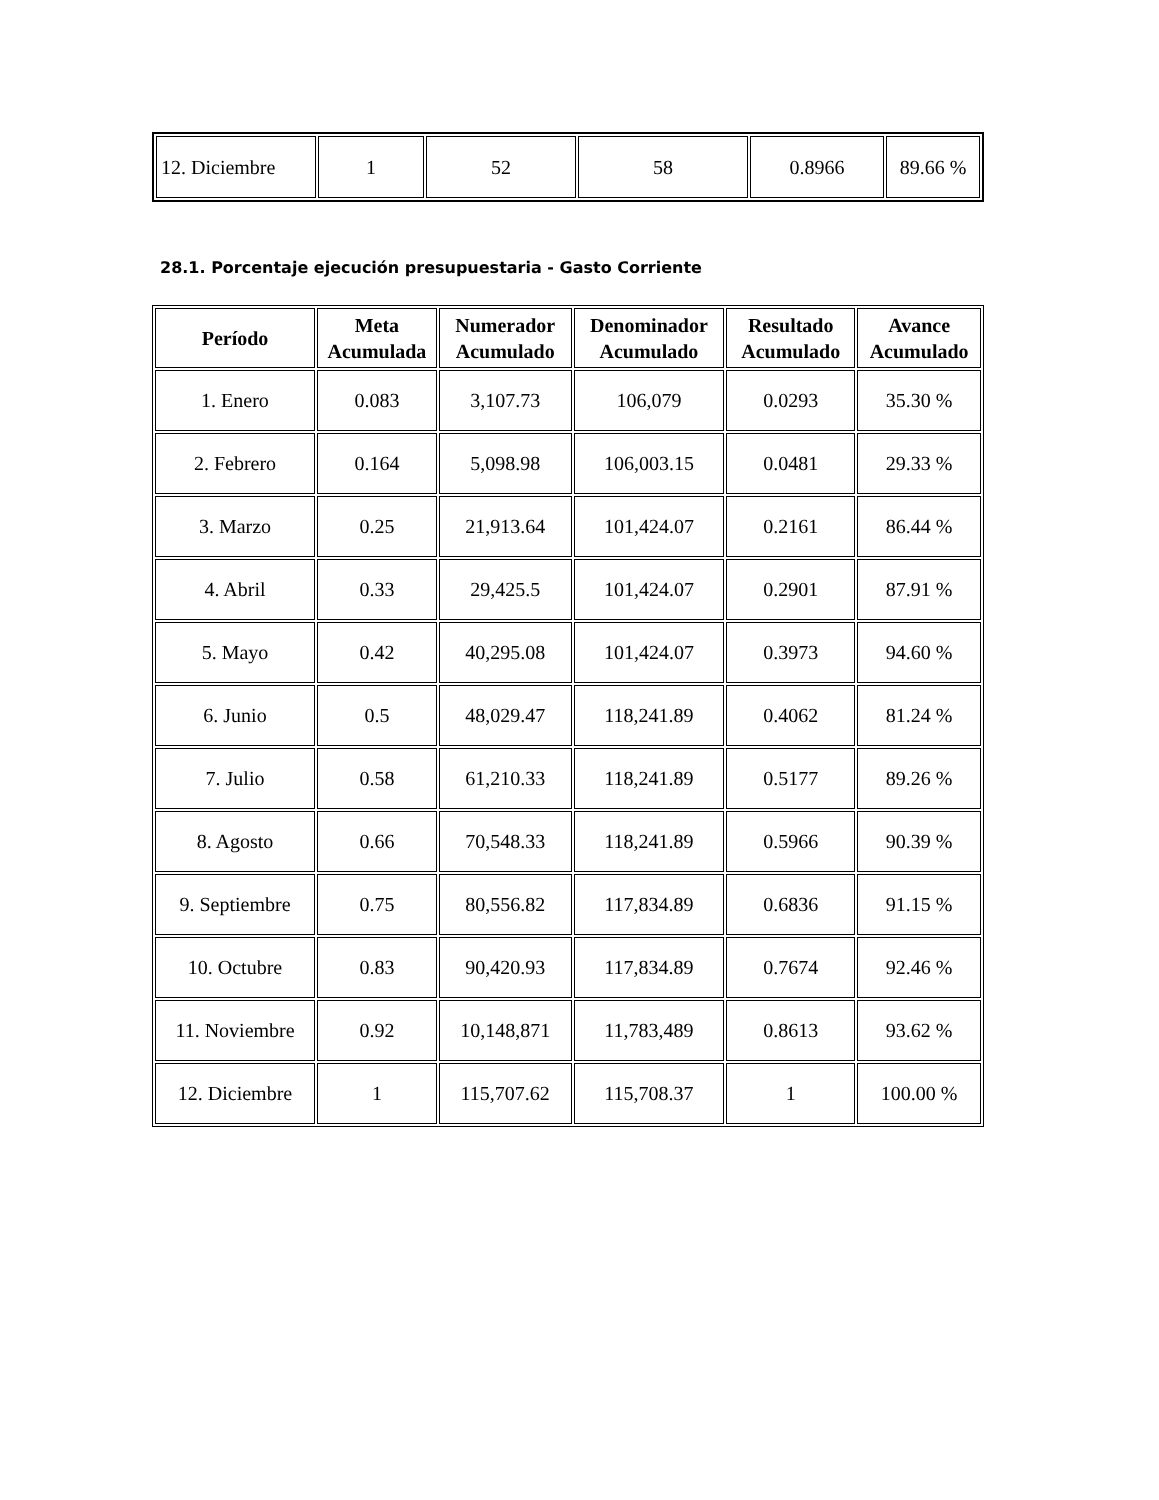| 12. Diciembre | 1 | 52 | 58 | 0.8966 | 89.66 % |
28.1. Porcentaje ejecución presupuestaria - Gasto Corriente
| Período | Meta Acumulada | Numerador Acumulado | Denominador Acumulado | Resultado Acumulado | Avance Acumulado |
| --- | --- | --- | --- | --- | --- |
| 1. Enero | 0.083 | 3,107.73 | 106,079 | 0.0293 | 35.30 % |
| 2. Febrero | 0.164 | 5,098.98 | 106,003.15 | 0.0481 | 29.33 % |
| 3. Marzo | 0.25 | 21,913.64 | 101,424.07 | 0.2161 | 86.44 % |
| 4. Abril | 0.33 | 29,425.5 | 101,424.07 | 0.2901 | 87.91 % |
| 5. Mayo | 0.42 | 40,295.08 | 101,424.07 | 0.3973 | 94.60 % |
| 6. Junio | 0.5 | 48,029.47 | 118,241.89 | 0.4062 | 81.24 % |
| 7. Julio | 0.58 | 61,210.33 | 118,241.89 | 0.5177 | 89.26 % |
| 8. Agosto | 0.66 | 70,548.33 | 118,241.89 | 0.5966 | 90.39 % |
| 9. Septiembre | 0.75 | 80,556.82 | 117,834.89 | 0.6836 | 91.15 % |
| 10. Octubre | 0.83 | 90,420.93 | 117,834.89 | 0.7674 | 92.46 % |
| 11. Noviembre | 0.92 | 10,148,871 | 11,783,489 | 0.8613 | 93.62 % |
| 12. Diciembre | 1 | 115,707.62 | 115,708.37 | 1 | 100.00 % |